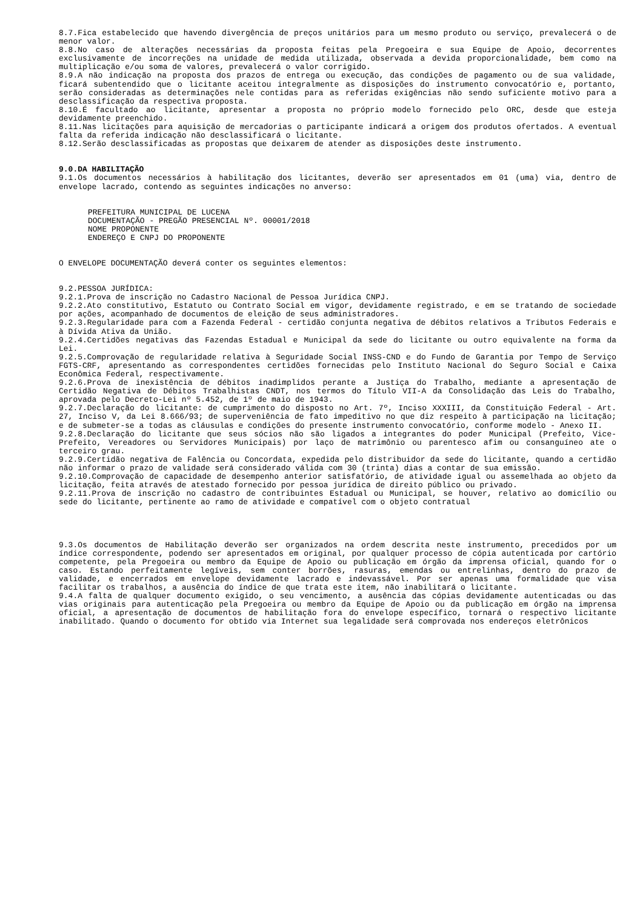8.7.Fica estabelecido que havendo divergência de preços unitários para um mesmo produto ou serviço, prevalecerá o de menor valor.
8.8.No caso de alterações necessárias da proposta feitas pela Pregoeira e sua Equipe de Apoio, decorrentes exclusivamente de incorreções na unidade de medida utilizada, observada a devida proporcionalidade, bem como na multiplicação e/ou soma de valores, prevalecerá o valor corrigido.
8.9.A não indicação na proposta dos prazos de entrega ou execução, das condições de pagamento ou de sua validade, ficará subentendido que o licitante aceitou integralmente as disposições do instrumento convocatório e, portanto, serão consideradas as determinações nele contidas para as referidas exigências não sendo suficiente motivo para a desclassificação da respectiva proposta.
8.10.É facultado ao licitante, apresentar a proposta no próprio modelo fornecido pelo ORC, desde que esteja devidamente preenchido.
8.11.Nas licitações para aquisição de mercadorias o participante indicará a origem dos produtos ofertados. A eventual falta da referida indicação não desclassificará o licitante.
8.12.Serão desclassificadas as propostas que deixarem de atender as disposições deste instrumento.
9.0.DA HABILITAÇÃO
9.1.Os documentos necessários à habilitação dos licitantes, deverão ser apresentados em 01 (uma) via, dentro de envelope lacrado, contendo as seguintes indicações no anverso:
PREFEITURA MUNICIPAL DE LUCENA
DOCUMENTAÇÃO - PREGÃO PRESENCIAL Nº. 00001/2018
NOME PROPONENTE
ENDEREÇO E CNPJ DO PROPONENTE
O ENVELOPE DOCUMENTAÇÃO deverá conter os seguintes elementos:
9.2.PESSOA JURÍDICA:
9.2.1.Prova de inscrição no Cadastro Nacional de Pessoa Jurídica CNPJ.
9.2.2.Ato constitutivo, Estatuto ou Contrato Social em vigor, devidamente registrado, e em se tratando de sociedade por ações, acompanhado de documentos de eleição de seus administradores.
9.2.3.Regularidade para com a Fazenda Federal - certidão conjunta negativa de débitos relativos a Tributos Federais e à Dívida Ativa da União.
9.2.4.Certidões negativas das Fazendas Estadual e Municipal da sede do licitante ou outro equivalente na forma da Lei.
9.2.5.Comprovação de regularidade relativa à Seguridade Social INSS-CND e do Fundo de Garantia por Tempo de Serviço FGTS-CRF, apresentando as correspondentes certidões fornecidas pelo Instituto Nacional do Seguro Social e Caixa Econômica Federal, respectivamente.
9.2.6.Prova de inexistência de débitos inadimplidos perante a Justiça do Trabalho, mediante a apresentação de Certidão Negativa de Débitos Trabalhistas CNDT, nos termos do Título VII-A da Consolidação das Leis do Trabalho, aprovada pelo Decreto-Lei nº 5.452, de 1º de maio de 1943.
9.2.7.Declaração do licitante: de cumprimento do disposto no Art. 7º, Inciso XXXIII, da Constituição Federal - Art. 27, Inciso V, da Lei 8.666/93; de superveniência de fato impeditivo no que diz respeito à participação na licitação; e de submeter-se a todas as cláusulas e condições do presente instrumento convocatório, conforme modelo - Anexo II.
9.2.8.Declaração do licitante que seus sócios não são ligados a integrantes do poder Municipal (Prefeito, Vice-Prefeito, Vereadores ou Servidores Municipais) por laço de matrimônio ou parentesco afim ou consanguíneo ate o terceiro grau.
9.2.9.Certidão negativa de Falência ou Concordata, expedida pelo distribuidor da sede do licitante, quando a certidão não informar o prazo de validade será considerado válida com 30 (trinta) dias a contar de sua emissão.
9.2.10.Comprovação de capacidade de desempenho anterior satisfatório, de atividade igual ou assemelhada ao objeto da licitação, feita através de atestado fornecido por pessoa jurídica de direito público ou privado.
9.2.11.Prova de inscrição no cadastro de contribuintes Estadual ou Municipal, se houver, relativo ao domicílio ou sede do licitante, pertinente ao ramo de atividade e compatível com o objeto contratual
9.3.Os documentos de Habilitação deverão ser organizados na ordem descrita neste instrumento, precedidos por um índice correspondente, podendo ser apresentados em original, por qualquer processo de cópia autenticada por cartório competente, pela Pregoeira ou membro da Equipe de Apoio ou publicação em órgão da imprensa oficial, quando for o caso. Estando perfeitamente legíveis, sem conter borrões, rasuras, emendas ou entrelinhas, dentro do prazo de validade, e encerrados em envelope devidamente lacrado e indevassável. Por ser apenas uma formalidade que visa facilitar os trabalhos, a ausência do índice de que trata este item, não inabilitará o licitante.
9.4.A falta de qualquer documento exigido, o seu vencimento, a ausência das cópias devidamente autenticadas ou das vias originais para autenticação pela Pregoeira ou membro da Equipe de Apoio ou da publicação em órgão na imprensa oficial, a apresentação de documentos de habilitação fora do envelope específico, tornará o respectivo licitante inabilitado. Quando o documento for obtido via Internet sua legalidade será comprovada nos endereços eletrônicos